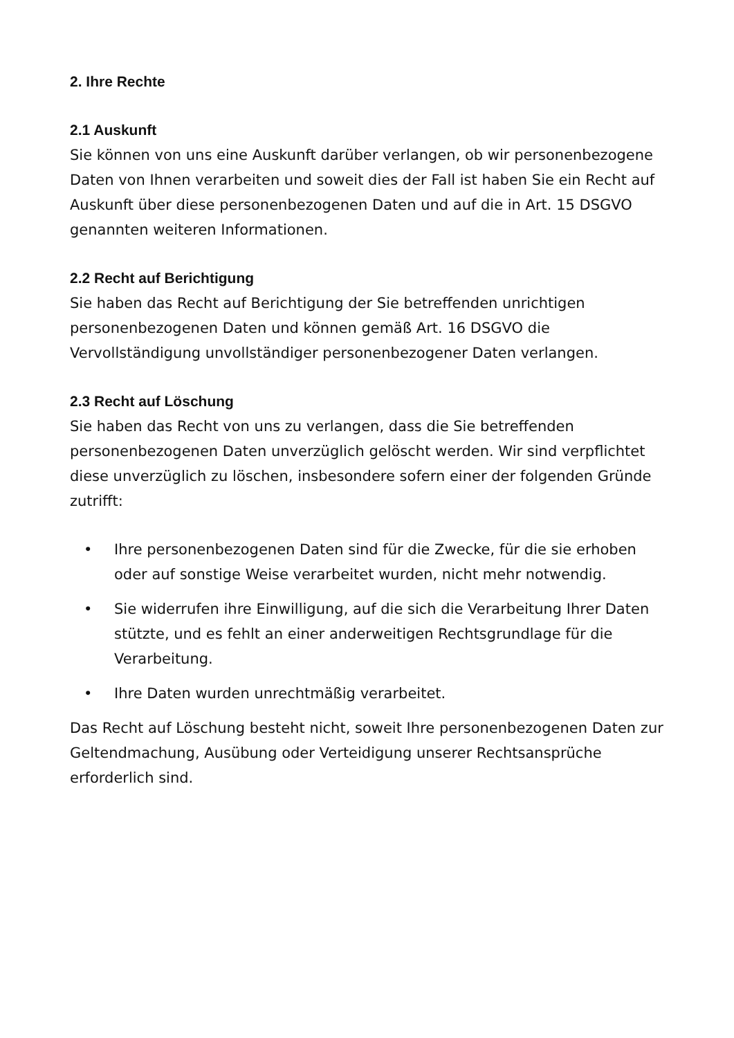2. Ihre Rechte
2.1 Auskunft
Sie können von uns eine Auskunft darüber verlangen, ob wir personenbezogene Daten von Ihnen verarbeiten und soweit dies der Fall ist haben Sie ein Recht auf Auskunft über diese personenbezogenen Daten und auf die in Art. 15 DSGVO genannten weiteren Informationen.
2.2 Recht auf Berichtigung
Sie haben das Recht auf Berichtigung der Sie betreffenden unrichtigen personenbezogenen Daten und können gemäß Art. 16 DSGVO die Vervollständigung unvollständiger personenbezogener Daten verlangen.
2.3 Recht auf Löschung
Sie haben das Recht von uns zu verlangen, dass die Sie betreffenden personenbezogenen Daten unverzüglich gelöscht werden. Wir sind verpflichtet diese unverzüglich zu löschen, insbesondere sofern einer der folgenden Gründe zutrifft:
• Ihre personenbezogenen Daten sind für die Zwecke, für die sie erhoben oder auf sonstige Weise verarbeitet wurden, nicht mehr notwendig.
• Sie widerrufen ihre Einwilligung, auf die sich die Verarbeitung Ihrer Daten stützte, und es fehlt an einer anderweitigen Rechtsgrundlage für die Verarbeitung.
• Ihre Daten wurden unrechtmäßig verarbeitet.
Das Recht auf Löschung besteht nicht, soweit Ihre personenbezogenen Daten zur Geltendmachung, Ausübung oder Verteidigung unserer Rechtsansprüche erforderlich sind.